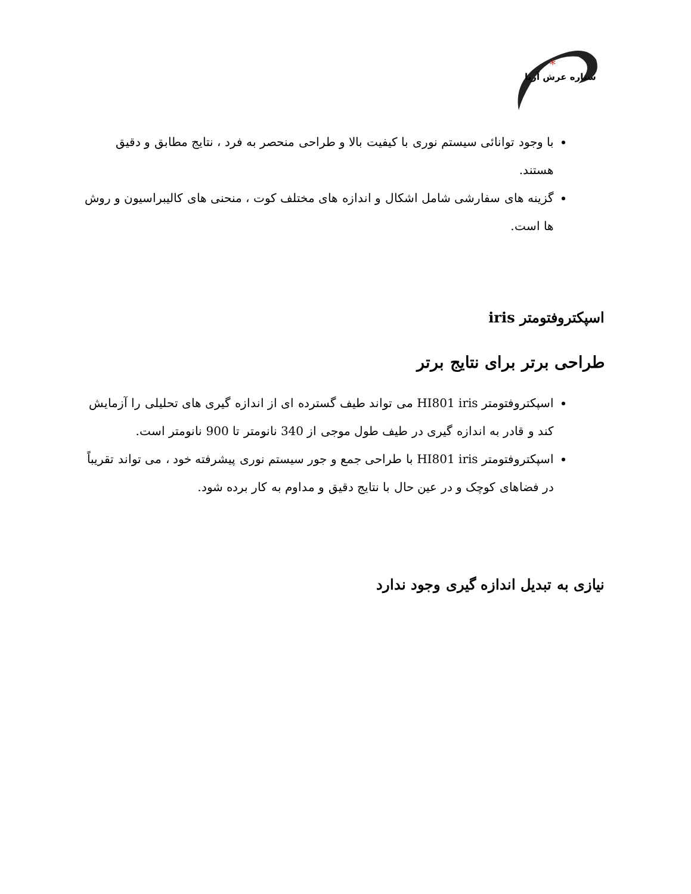*
ستاره عرش آریا
با وجود توانائی سیستم نوری با کیفیت بالا و طراحی منحصر به فرد ، نتایج مطابق و دقیق هستند.
گزینه های سفارشی شامل اشکال و اندازه های مختلف کوت ، منحنی های کالیبراسیون و روش ها است.
اسپکتروفتومتر iris
طراحی برتر برای نتایج برتر
اسپکتروفتومتر HI801 iris می تواند طیف گسترده ای از اندازه گیری های تحلیلی را آزمایش کند و قادر به اندازه گیری در طیف طول موجی از 340 نانومتر تا 900 نانومتر است.
اسپکتروفتومتر HI801 iris با طراحی جمع و جور سیستم نوری پیشرفته خود ، می تواند تقریباً در فضاهای کوچک و در عین حال با نتایج دقیق و مداوم به کار برده شود.
نیازی به تبدیل اندازه گیری وجود ندارد